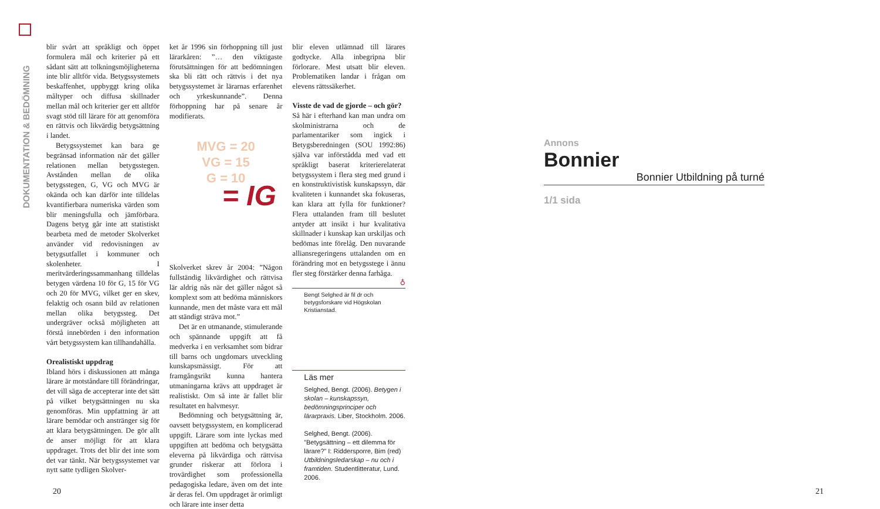DOKUMENTATION & BEDÖMNING
blir svårt att språkligt och öppet formulera mål och kriterier på ett sådant sätt att tolkningsmöjligheterna inte blir alltför vida. Betygssystemets beskaffenhet, uppbyggt kring olika måltyper och diffusa skillnader mellan mål och kriterier ger ett alltför svagt stöd till lärare för att genomföra en rättvis och likvärdig betygsättning i landet.
Betygssystemet kan bara ge begränsad information när det gäller relationen mellan betygsstegen. Avstånden mellan de olika betygsstegen, G, VG och MVG är okända och kan därför inte tilldelas kvantifierbara numeriska värden som blir meningsfulla och jämförbara. Dagens betyg går inte att statistiskt bearbeta med de metoder Skolverket använder vid redovisningen av betygsutfallet i kommuner och skolenheter. I meritvärderingssammanhang tilldelas betygen värdena 10 för G, 15 för VG och 20 för MVG, vilket ger en skev, felaktig och osann bild av relationen mellan olika betygssteg. Det undergräver också möjligheten att förstå innebörden i den information vårt betygssystem kan tillhandahålla.
Orealistiskt uppdrag
Ibland hörs i diskussionen att många lärare är motståndare till förändringar, det vill säga de accepterar inte det sätt på vilket betygsättningen nu ska genomföras. Min uppfattning är att lärare bemödar och anstränger sig för att klara betygsättningen. De gör allt de anser möjligt för att klara uppdraget. Trots det blir det inte som det var tänkt. När betygssystemet var nytt satte tydligen Skolver-
ket år 1996 sin förhoppning till just lärarkåren: ”… den viktigaste förutsättningen för att bedömningen ska bli rätt och rättvis i det nya betygssystemet är lärarnas erfarenhet och yrkeskunnande”. Denna förhoppning har på senare år modifierats.
MVG = 20
VG = 15
G = 10
= IG
Skolverket skrev år 2004: ”Någon fullständig likvärdighet och rättvisa lär aldrig nås när det gäller något så komplext som att bedöma människors kunnande, men det måste vara ett mål att ständigt sträva mot.”
Det är en utmanande, stimulerande och spännande uppgift att få medverka i en verksamhet som bidrar till barns och ungdomars utveckling kunskapsmässigt. För att framgångsrikt kunna hantera utmaningarna krävs att uppdraget är realistiskt. Om så inte är fallet blir resultatet en halvmesyr.
Bedömning och betygsättning är, oavsett betygssystem, en komplicerad uppgift. Lärare som inte lyckas med uppgiften att bedöma och betygsätta eleverna på likvärdiga och rättvisa grunder riskerar att förlora i trovärdighet som professionella pedagogiska ledare, även om det inte är deras fel. Om uppdraget är orimligt och lärare inte inser detta
blir eleven utlämnad till lärares godtycke. Alla inbegripna blir förlorare. Mest utsatt blir eleven. Problematiken landar i frågan om elevens rättssäkerhet.
Visste de vad de gjorde – och gör?
Så här i efterhand kan man undra om skolministrarna och de parlamentariker som ingick i Betygsberedningen (SOU 1992:86) själva var införstådda med vad ett språkligt baserat kriterierelaterat betygssystem i flera steg med grund i en konstruktivistisk kunskapssyn, där kvaliteten i kunnandet ska fokuseras, kan klara att fylla för funktioner? Flera uttalanden fram till beslutet antyder att insikt i hur kvalitativa skillnader i kunskap kan urskiljas och bedömas inte förelåg. Den nuvarande alliansregeringens uttalanden om en förändring mot en betygsstege i ännu fler steg förstärker denna farhåga.
♁
Bengt Selghed är fil dr och betygsforskare vid Högskolan Kristianstad.
Läs mer
Selghed, Bengt. (2006). Betygen i skolan – kunskapssyn, bedömningsprinciper och lärarpraxis. Liber, Stockholm. 2006.
Selghed, Bengt. (2006). ”Betygsättning – ett dilemma för lärare?” I: Riddersporre, Bim (red) Utbildningsledarskap – nu och i framtiden. Studentlitteratur, Lund. 2006.
20 21
Annons
Bonnier
Bonnier Utbildning på turné
1/1 sida